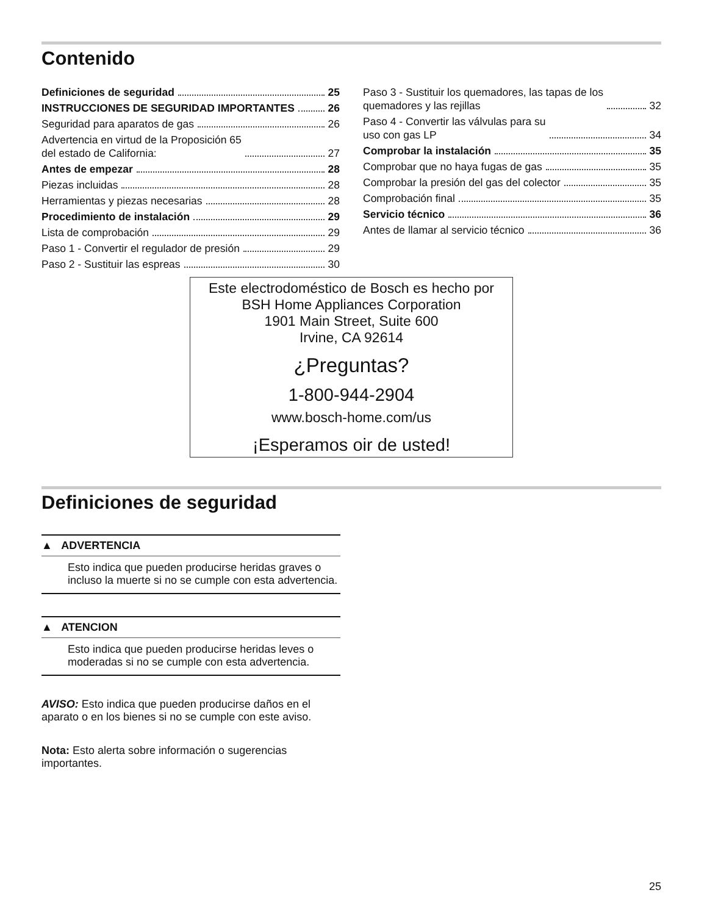Contenido
Definiciones de seguridad 25
INSTRUCCIONES DE SEGURIDAD IMPORTANTES 26
Seguridad para aparatos de gas 26
Advertencia en virtud de la Proposición 65
del estado de California: 27
Antes de empezar 28
Piezas incluidas 28
Herramientas y piezas necesarias 28
Procedimiento de instalación 29
Lista de comprobación 29
Paso 1 - Convertir el regulador de presión 29
Paso 2 - Sustituir las espreas 30
Paso 3 - Sustituir los quemadores, las tapas de los
quemadores y las rejillas 32
Paso 4 - Convertir las válvulas para su
uso con gas LP 34
Comprobar la instalación 35
Comprobar que no haya fugas de gas 35
Comprobar la presión del gas del colector 35
Comprobación final 35
Servicio técnico 36
Antes de llamar al servicio técnico 36
Este electrodoméstico de Bosch es hecho por
BSH Home Appliances Corporation
1901 Main Street, Suite 600
Irvine, CA 92614
¿Preguntas?
1-800-944-2904
www.bosch-home.com/us
¡Esperamos oir de usted!
Definiciones de seguridad
▲ ADVERTENCIA
Esto indica que pueden producirse heridas graves o incluso la muerte si no se cumple con esta advertencia.
▲ ATENCION
Esto indica que pueden producirse heridas leves o moderadas si no se cumple con esta advertencia.
AVISO: Esto indica que pueden producirse daños en el aparato o en los bienes si no se cumple con este aviso.
Nota: Esto alerta sobre información o sugerencias importantes.
25